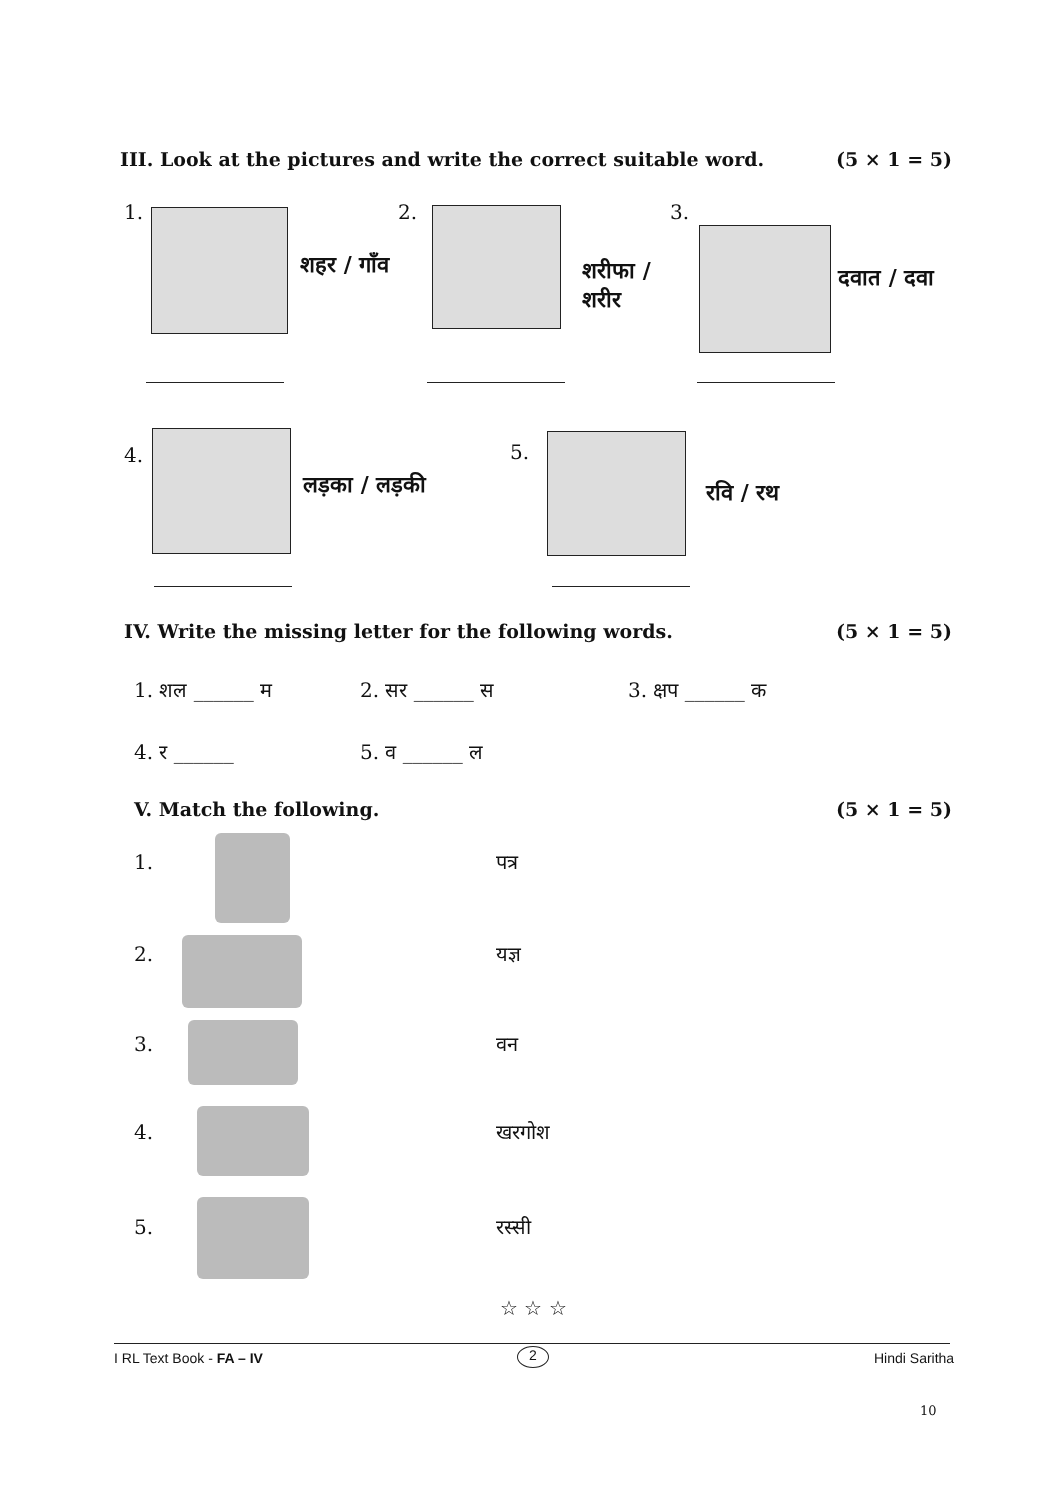III. Look at the pictures and write the correct suitable word.
(5 × 1 = 5)
1.
शहर / गाँव
2.
शरीफा /
शरीर
3.
दवात / दवा
4.
लड़का / लड़की
5.
रवि / रथ
IV. Write the missing letter for the following words.
(5 × 1 = 5)
1. शल ______ म 2. सर ______ स 3. क्षप ______ क
4. र ______ 5. व ______ ल
V. Match the following. (5 × 1 = 5)
1. पत्र
2. यज्ञ
3. वन
4. खरगोश
5. रस्सी
☆ ☆ ☆
I RL Text Book - FA – IV 2 Hindi Saritha
10